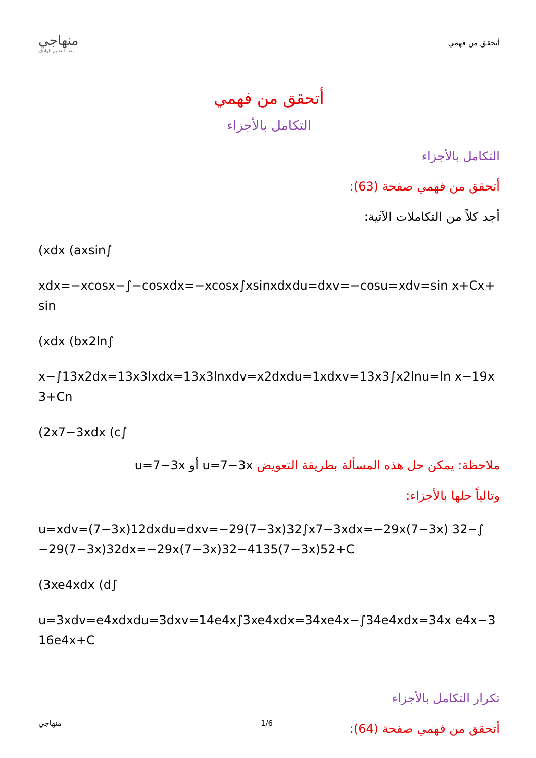منهاجي
متعة التعليم الهادف
أتحقق من فهمي
أتحقق من فهمي
التكامل بالأجزاء
التكامل بالأجزاء
أتحقق من فهمي صفحة (63):
أجد كلاً من التكاملات الآتية:
(xdx (axsin∫
xdx=−xcosx−∫−cosxdx=−xcosx∫xsinxdxdu=dxv=−cosu=xdv=sin x+Cx+sin
(xdx (bx2ln∫
x−∫13x2dx=13x3lxdx=13x3lnxdv=x2dxdu=1xdxv=13x3∫x2lnu=ln x−19x3+Cn
(2x7−3xdx (c∫
ملاحظة: يمكن حل هذه المسألة بطريقة التعويض u=7−3x أو u=7−3x
وتالياً حلها بالأجزاء:
u=xdv=(7−3x)12dxdu=dxv=−29(7−3x)32∫x7−3xdx=−29x(7−3x) 32−∫−29(7−3x)32dx=−29x(7−3x)32−4135(7−3x)52+C
(3xe4xdx (d∫
u=3xdv=e4xdxdu=3dxv=14e4x∫3xe4xdx=34xe4x−∫34e4xdx=34x e4x−316e4x+C
تكرار التكامل بالأجزاء
أتحقق من فهمي صفحة (64):
منهاجي 1/6